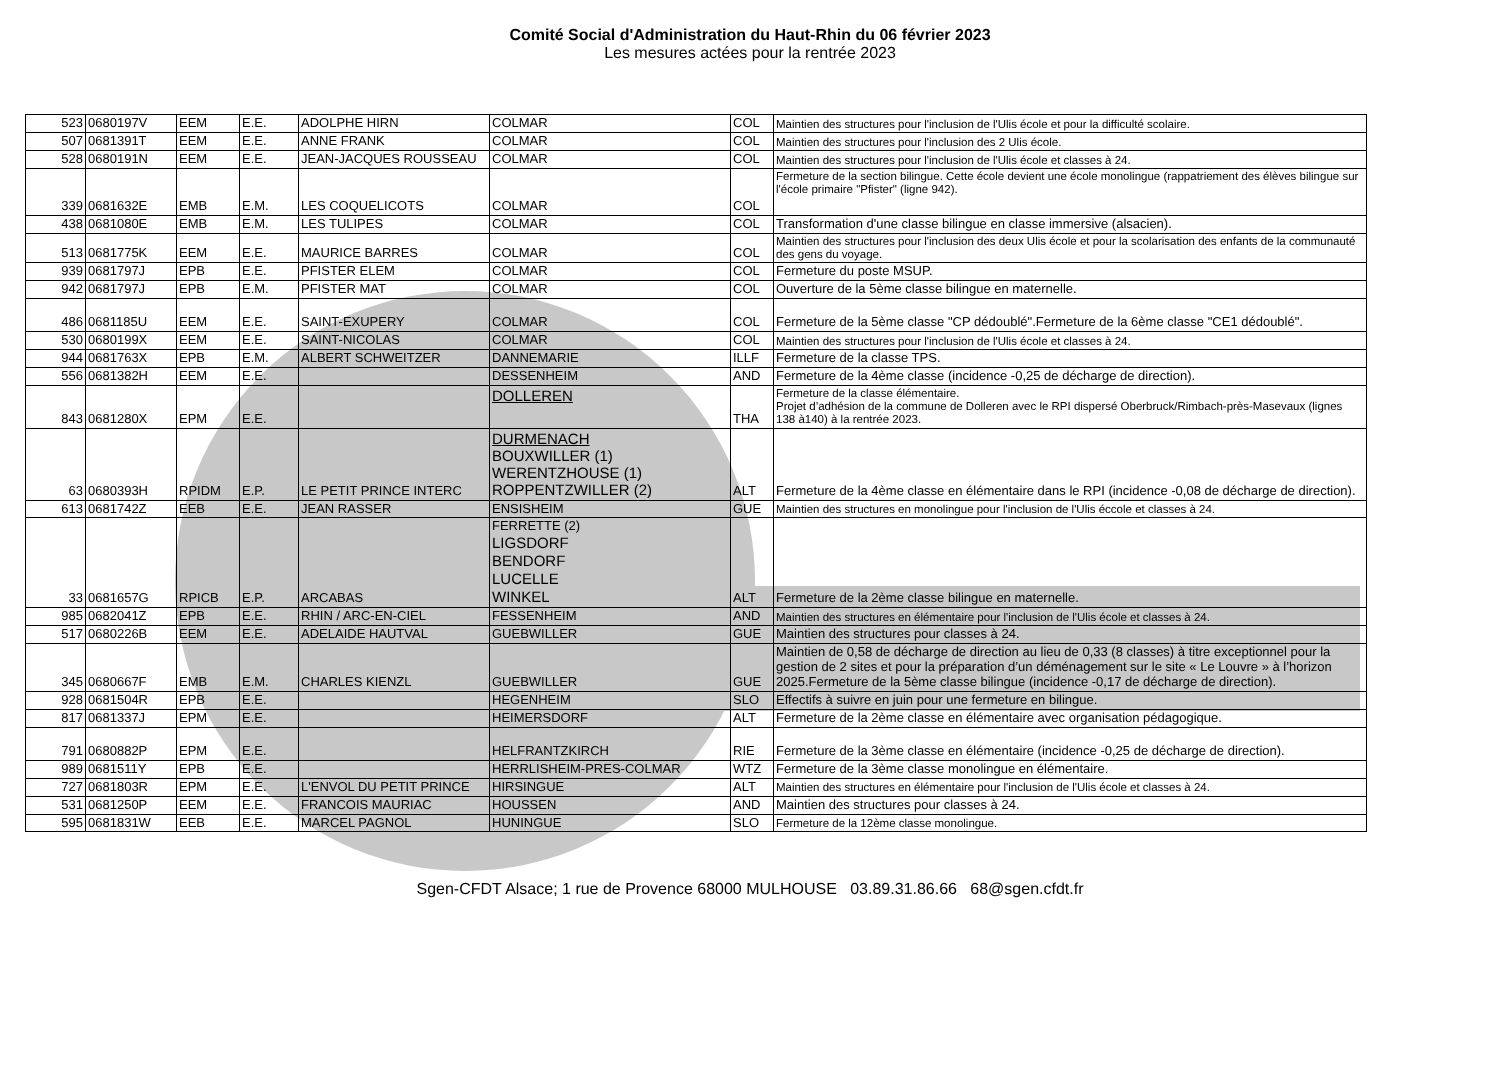Comité Social d'Administration du Haut-Rhin du 06 février 2023
Les mesures actées pour la rentrée 2023
| 523 | 0680197V | EEM | E.E. | ADOLPHE HIRN | COLMAR | COL | Maintien des structures pour l'inclusion de l'Ulis école et pour la difficulté scolaire. |
| 507 | 0681391T | EEM | E.E. | ANNE FRANK | COLMAR | COL | Maintien des structures pour l'inclusion des 2 Ulis école. |
| 528 | 0680191N | EEM | E.E. | JEAN-JACQUES ROUSSEAU | COLMAR | COL | Maintien des structures pour l'inclusion de l'Ulis école et classes à 24. |
| 339 | 0681632E | EMB | E.M. | LES COQUELICOTS | COLMAR | COL | Fermeture de la section bilingue. Cette école devient une école monolingue (rappatriement des élèves bilingue sur l'école primaire "Pfister" (ligne 942). |
| 438 | 0681080E | EMB | E.M. | LES TULIPES | COLMAR | COL | Transformation d'une classe bilingue en classe immersive (alsacien). |
| 513 | 0681775K | EEM | E.E. | MAURICE BARRES | COLMAR | COL | Maintien des structures pour l'inclusion des deux Ulis école et pour la scolarisation des enfants de la communauté des gens du voyage. |
| 939 | 0681797J | EPB | E.E. | PFISTER ELEM | COLMAR | COL | Fermeture du poste MSUP. |
| 942 | 0681797J | EPB | E.M. | PFISTER MAT | COLMAR | COL | Ouverture de la 5ème classe bilingue en maternelle. |
| 486 | 0681185U | EEM | E.E. | SAINT-EXUPERY | COLMAR | COL | Fermeture de la 5ème classe "CP dédoublé".Fermeture de la 6ème classe "CE1 dédoublé". |
| 530 | 0680199X | EEM | E.E. | SAINT-NICOLAS | COLMAR | COL | Maintien des structures pour l'inclusion de l'Ulis école et classes à 24. |
| 944 | 0681763X | EPB | E.M. | ALBERT SCHWEITZER | DANNEMARIE | ILLF | Fermeture de la classe TPS. |
| 556 | 0681382H | EEM | E.E. | | DESSENHEIM | AND | Fermeture de la 4ème classe (incidence -0,25 de décharge de direction). |
| 843 | 0681280X | EPM | E.E. | | DOLLEREN | THA | Fermeture de la classe élémentaire. Projet d’adhésion de la commune de Dolleren avec le RPI dispersé Oberbruck/Rimbach-près-Masevaux (lignes 138 à140) à la rentrée 2023. |
| 63 | 0680393H | RPIDM | E.P. | LE PETIT PRINCE INTERC | DURMENACH BOUXWILLER (1) WERENTZHOUSE (1) ROPPENTZWILLER (2) | ALT | Fermeture de la 4ème classe en élémentaire dans le RPI (incidence -0,08 de décharge de direction). |
| 613 | 0681742Z | EEB | E.E. | JEAN RASSER | ENSISHEIM | GUE | Maintien des structures en monolingue pour l'inclusion de l'Ulis éccole et classes à 24. |
| 33 | 0681657G | RPICB | E.P. | ARCABAS | FERRETTE (2) LIGSDORF BENDORF LUCELLE WINKEL | ALT | Fermeture de la 2ème classe bilingue en maternelle. |
| 985 | 0682041Z | EPB | E.E. | RHIN / ARC-EN-CIEL | FESSENHEIM | AND | Maintien des structures en élémentaire pour l'inclusion de l'Ulis école et classes à 24. |
| 517 | 0680226B | EEM | E.E. | ADELAIDE HAUTVAL | GUEBWILLER | GUE | Maintien des structures pour classes à 24. |
| 345 | 0680667F | EMB | E.M. | CHARLES KIENZL | GUEBWILLER | GUE | Maintien de 0,58 de décharge de direction au lieu de 0,33 (8 classes) à titre exceptionnel pour la gestion de 2 sites et pour la préparation d’un déménagement sur le site « Le Louvre » à l’horizon 2025.Fermeture de la 5ème classe bilingue (incidence -0,17 de décharge de direction). |
| 928 | 0681504R | EPB | E.E. | | HEGENHEIM | SLO | Effectifs à suivre en juin pour une fermeture en bilingue. |
| 817 | 0681337J | EPM | E.E. | | HEIMERSDORF | ALT | Fermeture de la 2ème classe en élémentaire avec organisation pédagogique. |
| 791 | 0680882P | EPM | E.E. | | HELFRANTZKIRCH | RIE | Fermeture de la 3ème classe en élémentaire (incidence -0,25 de décharge de direction). |
| 989 | 0681511Y | EPB | E.E. | | HERRLISHEIM-PRES-COLMAR | WTZ | Fermeture de la 3ème classe monolingue en élémentaire. |
| 727 | 0681803R | EPM | E.E. | L'ENVOL DU PETIT PRINCE | HIRSINGUE | ALT | Maintien des structures en élémentaire pour l'inclusion de l'Ulis école et classes à 24. |
| 531 | 0681250P | EEM | E.E. | FRANCOIS MAURIAC | HOUSSEN | AND | Maintien des structures pour classes à 24. |
| 595 | 0681831W | EEB | E.E. | MARCEL PAGNOL | HUNINGUE | SLO | Fermeture de la 12ème classe monolingue. |
Sgen-CFDT Alsace; 1 rue de Provence 68000 MULHOUSE 03.89.31.86.66 68@sgen.cfdt.fr